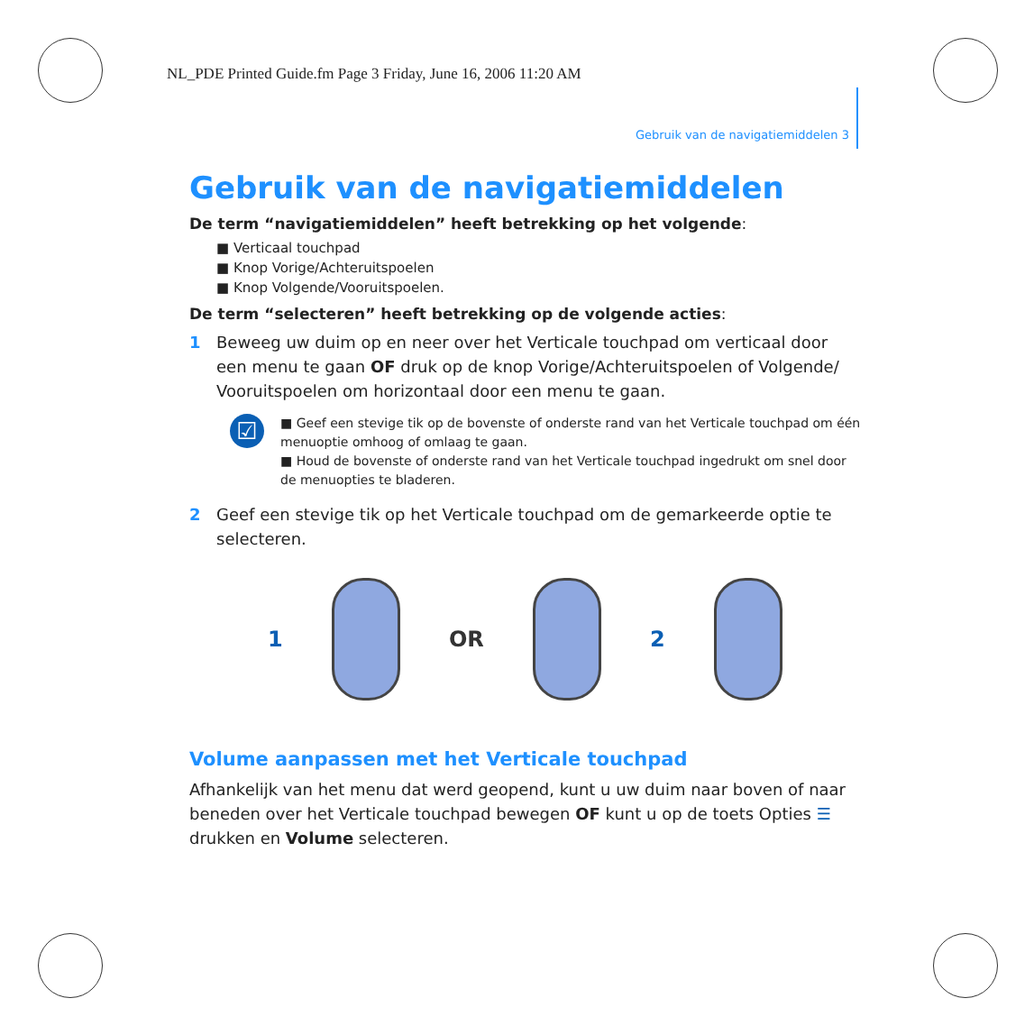NL_PDE Printed Guide.fm Page 3 Friday, June 16, 2006 11:20 AM
Gebruik van de navigatiemiddelen 3
Gebruik van de navigatiemiddelen
De term “navigatiemiddelen” heeft betrekking op het volgende:
■ Verticaal touchpad
■ Knop Vorige/Achteruitspoelen
■ Knop Volgende/Vooruitspoelen.
De term “selecteren” heeft betrekking op de volgende acties:
1 Beweeg uw duim op en neer over het Verticale touchpad om verticaal door een menu te gaan OF druk op de knop Vorige/Achteruitspoelen of Volgende/ Vooruitspoelen om horizontaal door een menu te gaan.
☑
■ Geef een stevige tik op de bovenste of onderste rand van het Verticale touchpad om één menuoptie omhoog of omlaag te gaan.
■ Houd de bovenste of onderste rand van het Verticale touchpad ingedrukt om snel door de menuopties te bladeren.
2 Geef een stevige tik op het Verticale touchpad om de gemarkeerde optie te selecteren.
1 OR 2
Volume aanpassen met het Verticale touchpad
Afhankelijk van het menu dat werd geopend, kunt u uw duim naar boven of naar beneden over het Verticale touchpad bewegen OF kunt u op de toets Opties ☰ drukken en Volume selecteren.